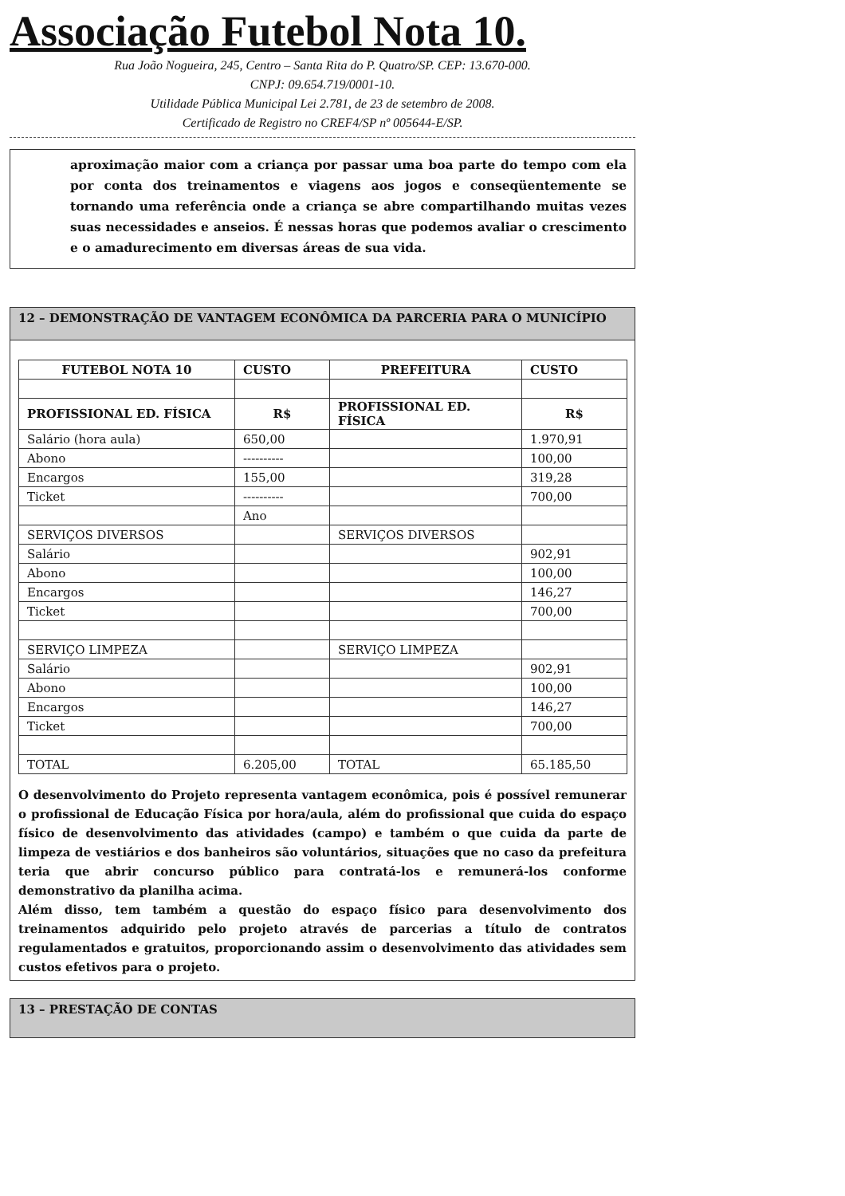Associação Futebol Nota 10.
Rua João Nogueira, 245, Centro – Santa Rita do P. Quatro/SP. CEP: 13.670-000.
CNPJ: 09.654.719/0001-10.
Utilidade Pública Municipal Lei 2.781, de 23 de setembro de 2008.
Certificado de Registro no CREF4/SP nº 005644-E/SP.
aproximação maior com a criança por passar uma boa parte do tempo com ela por conta dos treinamentos e viagens aos jogos e conseqüentemente se tornando uma referência onde a criança se abre compartilhando muitas vezes suas necessidades e anseios. É nessas horas que podemos avaliar o crescimento e o amadurecimento em diversas áreas de sua vida.
12 – DEMONSTRAÇÃO DE VANTAGEM ECONÔMICA DA PARCERIA PARA O MUNICÍPIO
| FUTEBOL NOTA 10 | CUSTO | PREFEITURA | CUSTO |
| --- | --- | --- | --- |
| PROFISSIONAL ED. FÍSICA | R$ | PROFISSIONAL ED. FÍSICA | R$ |
| Salário (hora aula) | 650,00 | | 1.970,91 |
| Abono | ---------- | | 100,00 |
| Encargos | 155,00 | | 319,28 |
| Ticket | ---------- | | 700,00 |
| | Ano | | |
| SERVIÇOS DIVERSOS | | SERVIÇOS DIVERSOS | |
| Salário | | | 902,91 |
| Abono | | | 100,00 |
| Encargos | | | 146,27 |
| Ticket | | | 700,00 |
| SERVIÇO LIMPEZA | | SERVIÇO LIMPEZA | |
| Salário | | | 902,91 |
| Abono | | | 100,00 |
| Encargos | | | 146,27 |
| Ticket | | | 700,00 |
| TOTAL | 6.205,00 | TOTAL | 65.185,50 |
O desenvolvimento do Projeto representa vantagem econômica, pois é possível remunerar o profissional de Educação Física por hora/aula, além do profissional que cuida do espaço físico de desenvolvimento das atividades (campo) e também o que cuida da parte de limpeza de vestiários e dos banheiros são voluntários, situações que no caso da prefeitura teria que abrir concurso público para contratá-los e remunerá-los conforme demonstrativo da planilha acima.
Além disso, tem também a questão do espaço físico para desenvolvimento dos treinamentos adquirido pelo projeto através de parcerias a título de contratos regulamentados e gratuitos, proporcionando assim o desenvolvimento das atividades sem custos efetivos para o projeto.
13 – PRESTAÇÃO DE CONTAS